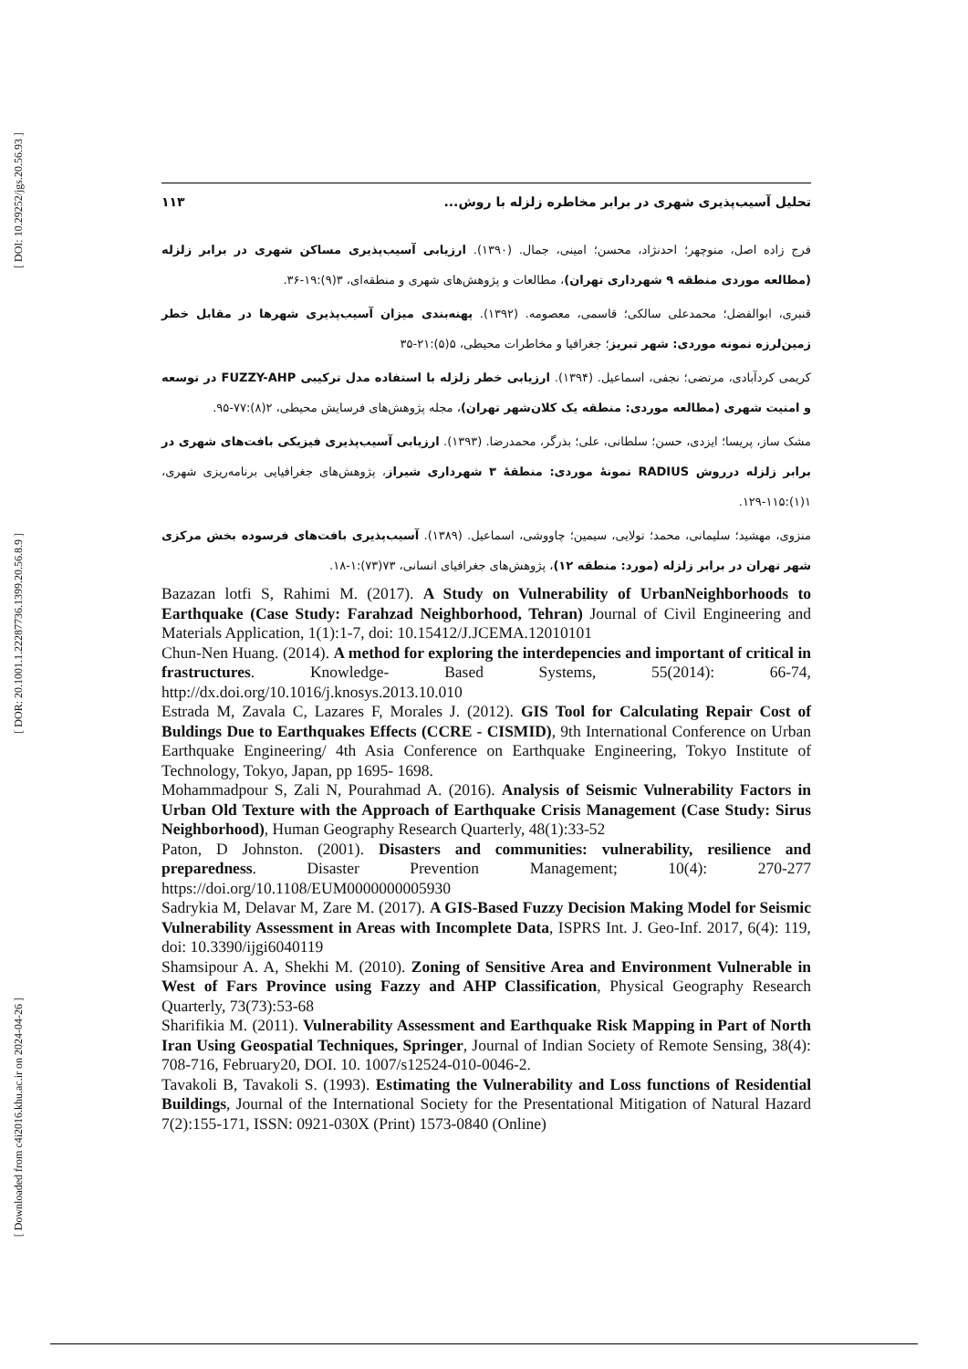[ DOI: 10.29252/jgs.20.56.93 ]
[ DOR: 20.1001.1.22287736.1399.20.56.8.9 ]
[ Downloaded from c4i2016.khu.ac.ir on 2024-04-26 ]
تحلیل آسیب‌پذیری شهری در برابر مخاطره زلزله با روش... ۱۱۳
فرج زاده اصل، منوچهر؛ احدنژاد، محسن؛ امینی، جمال. (۱۳۹۰). ارزیابی آسیب‌پذیری مساکن شهری در برابر زلزله (مطالعه موردی منطقه ۹ شهرداری تهران)، مطالعات و پژوهش‌های شهری و منطقه‌ای، ۳(۹):۱۹-۳۶.
قنبری، ابوالفضل؛ محمدعلی سالکی؛ قاسمی، معصومه. (۱۳۹۲). پهنه‌بندی میزان آسیب‌پذیری شهرها در مقابل خطر زمین‌لرزه نمونه موردی: شهر تبریز؛ جغرافیا و مخاطرات محیطی، ۵(۵):۲۱-۳۵
کریمی کردآبادی، مرتضی؛ نجفی، اسماعیل. (۱۳۹۴). ارزیابی خطر زلزله با استفاده مدل ترکیبی FUZZY-AHP در توسعه و امنیت شهری (مطالعه موردی: منطقه یک کلان‌شهر تهران)، مجله پژوهش‌های فرسایش محیطی، ۲(۸):۷۷-۹۵.
مشک ساز، پریسا؛ ایزدی، حسن؛ سلطانی، علی؛ بذرگر، محمدرضا. (۱۳۹۳). ارزیابی آسیب‌پذیری فیزیکی بافت‌های شهری در برابر زلزله درروش RADIUS نمونۀ موردی: منطقۀ ۳ شهرداری شیراز، پژوهش‌های جغرافیایی برنامه‌ریزی شهری، ۱(۱):۱۱۵-۱۲۹.
منزوی، مهشید؛ سلیمانی، محمد؛ تولایی، سیمین؛ چاووشی، اسماعیل. (۱۳۸۹). آسیب‌پذیری بافت‌های فرسوده بخش مرکزی شهر تهران در برابر زلزله (مورد: منطقه ۱۲)، پژوهش‌های جغرافیای انسانی، ۷۳(۷۳):۱-۱۸.
Bazazan lotfi S, Rahimi M. (2017). A Study on Vulnerability of UrbanNeighborhoods to Earthquake (Case Study: Farahzad Neighborhood, Tehran) Journal of Civil Engineering and Materials Application, 1(1):1-7, doi: 10.15412/J.JCEMA.12010101
Chun-Nen Huang. (2014). A method for exploring the interdepencies and important of critical in frastructures. Knowledge- Based Systems, 55(2014): 66-74, http://dx.doi.org/10.1016/j.knosys.2013.10.010
Estrada M, Zavala C, Lazares F, Morales J. (2012). GIS Tool for Calculating Repair Cost of Buldings Due to Earthquakes Effects (CCRE - CISMID), 9th International Conference on Urban Earthquake Engineering/ 4th Asia Conference on Earthquake Engineering, Tokyo Institute of Technology, Tokyo, Japan, pp 1695- 1698.
Mohammadpour S, Zali N, Pourahmad A. (2016). Analysis of Seismic Vulnerability Factors in Urban Old Texture with the Approach of Earthquake Crisis Management (Case Study: Sirus Neighborhood), Human Geography Research Quarterly, 48(1):33-52
Paton, D Johnston. (2001). Disasters and communities: vulnerability, resilience and preparedness. Disaster Prevention Management; 10(4): 270-277 https://doi.org/10.1108/EUM0000000005930
Sadrykia M, Delavar M, Zare M. (2017). A GIS-Based Fuzzy Decision Making Model for Seismic Vulnerability Assessment in Areas with Incomplete Data, ISPRS Int. J. Geo-Inf. 2017, 6(4): 119, doi: 10.3390/ijgi6040119
Shamsipour A. A, Shekhi M. (2010). Zoning of Sensitive Area and Environment Vulnerable in West of Fars Province using Fazzy and AHP Classification, Physical Geography Research Quarterly, 73(73):53-68
Sharifikia M. (2011). Vulnerability Assessment and Earthquake Risk Mapping in Part of North Iran Using Geospatial Techniques, Springer, Journal of Indian Society of Remote Sensing, 38(4): 708-716, February20, DOI. 10. 1007/s12524-010-0046-2.
Tavakoli B, Tavakoli S. (1993). Estimating the Vulnerability and Loss functions of Residential Buildings, Journal of the International Society for the Presentational Mitigation of Natural Hazard 7(2):155-171, ISSN: 0921-030X (Print) 1573-0840 (Online)